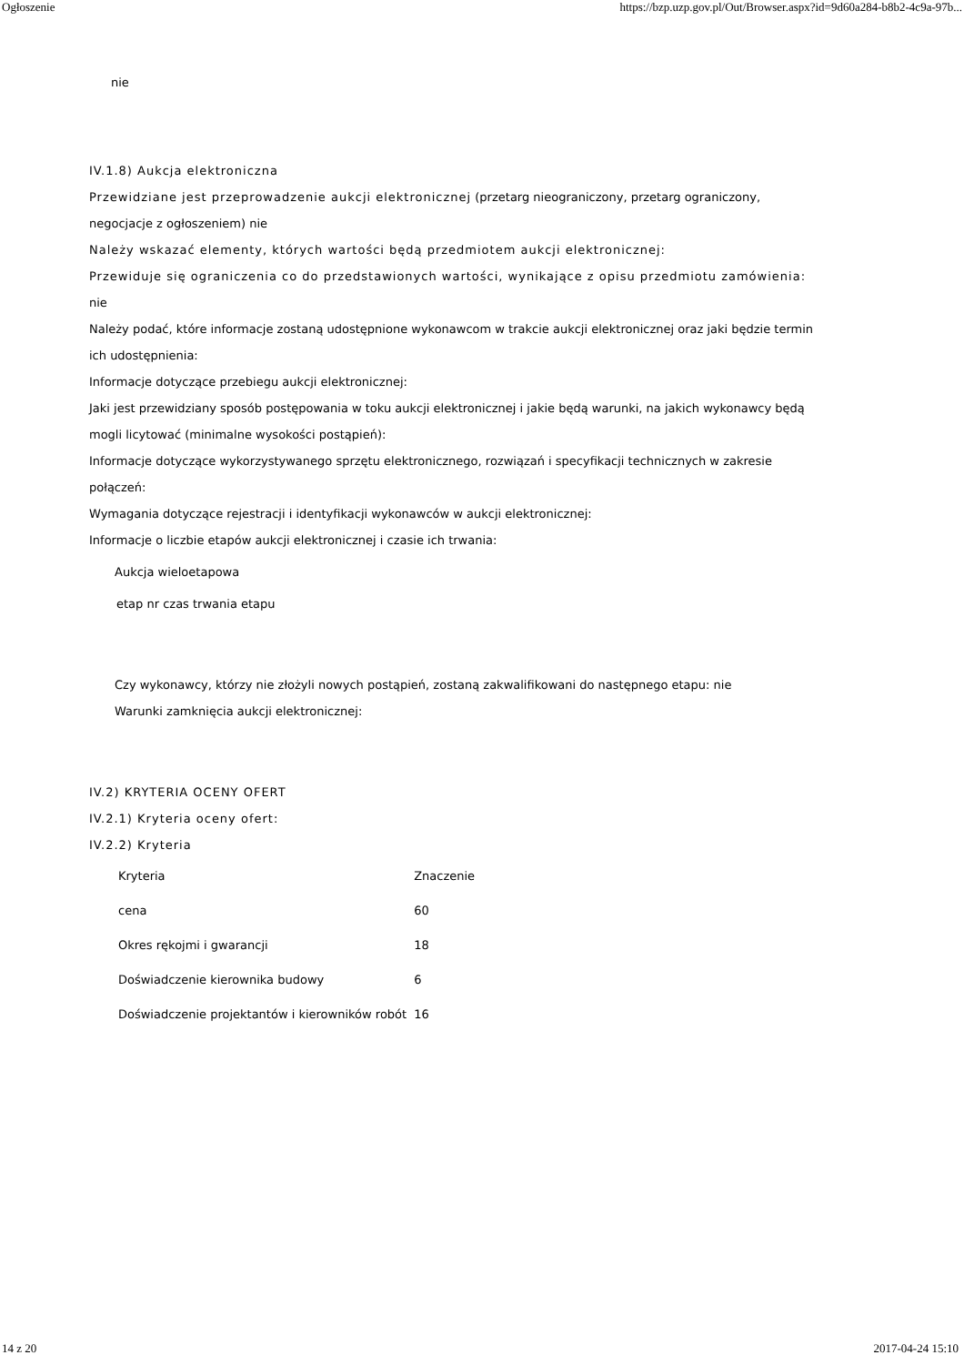Ogłoszenie https://bzp.uzp.gov.pl/Out/Browser.aspx?id=9d60a284-b8b2-4c9a-97b...
nie
IV.1.8) Aukcja elektroniczna
Przewidziane jest przeprowadzenie aukcji elektronicznej (przetarg nieograniczony, przetarg ograniczony, negocjacje z ogłoszeniem) nie
Należy wskazać elementy, których wartości będą przedmiotem aukcji elektronicznej:
Przewiduje się ograniczenia co do przedstawionych wartości, wynikające z opisu przedmiotu zamówienia:
nie
Należy podać, które informacje zostaną udostępnione wykonawcom w trakcie aukcji elektronicznej oraz jaki będzie termin ich udostępnienia:
Informacje dotyczące przebiegu aukcji elektronicznej:
Jaki jest przewidziany sposób postępowania w toku aukcji elektronicznej i jakie będą warunki, na jakich wykonawcy będą mogli licytować (minimalne wysokości postąpień):
Informacje dotyczące wykorzystywanego sprzętu elektronicznego, rozwiązań i specyfikacji technicznych w zakresie połączeń:
Wymagania dotyczące rejestracji i identyfikacji wykonawców w aukcji elektronicznej:
Informacje o liczbie etapów aukcji elektronicznej i czasie ich trwania:
Aukcja wieloetapowa
etap nr czas trwania etapu
Czy wykonawcy, którzy nie złożyli nowych postąpień, zostaną zakwalifikowani do następnego etapu: nie
Warunki zamknięcia aukcji elektronicznej:
IV.2) KRYTERIA OCENY OFERT
IV.2.1) Kryteria oceny ofert:
IV.2.2) Kryteria
| Kryteria | Znaczenie |
| --- | --- |
| cena | 60 |
| Okres rękojmi i gwarancji | 18 |
| Doświadczenie kierownika budowy | 6 |
| Doświadczenie projektantów i kierowników robót | 16 |
14 z 20 2017-04-24 15:10